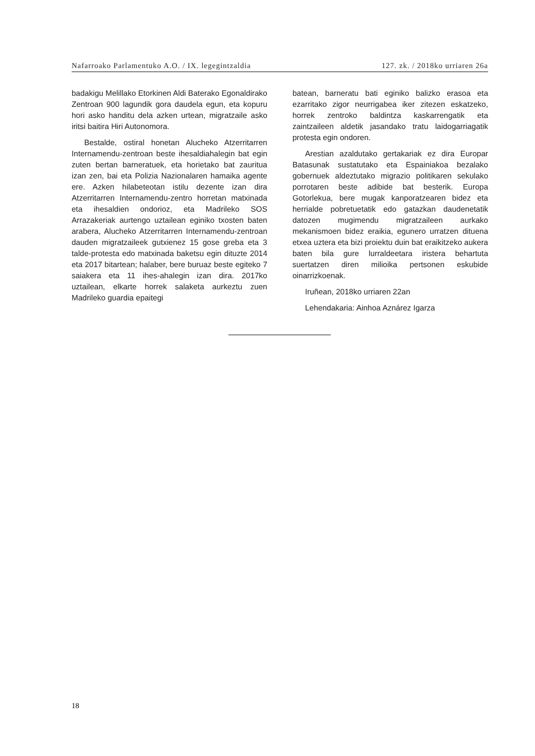Nafarroako Parlamentuko A.O. / IX. legegintzaldia 127. zk. / 2018ko urriaren 26a
badakigu Melillako Etorkinen Aldi Baterako Egonaldirako Zentroan 900 lagundik gora daudela egun, eta kopuru hori asko handitu dela azken urtean, migratzaile asko iritsi baitira Hiri Autonomora.
Bestalde, ostiral honetan Alucheko Atzerritarren Internamendu-zentroan beste ihesaldiahalegin bat egin zuten bertan barneratuek, eta horietako bat zauritua izan zen, bai eta Polizia Nazionalaren hamaika agente ere. Azken hilabeteotan istilu dezente izan dira Atzerritarren Internamendu-zentro horretan matxinada eta ihesaldien ondorioz, eta Madrileko SOS Arrazakeriak aurtengo uztailean eginiko txosten baten arabera, Alucheko Atzerritarren Internamendu-zentroan dauden migratzaileek gutxienez 15 gose greba eta 3 talde-protesta edo matxinada baketsu egin dituzte 2014 eta 2017 bitartean; halaber, bere buruaz beste egiteko 7 saiakera eta 11 ihes-ahalegin izan dira. 2017ko uztailean, elkarte horrek salaketa aurkeztu zuen Madrileko guardia epaitegi
batean, barneratu bati eginiko balizko erasoa eta ezarritako zigor neurrigabea iker zitezen eskatzeko, horrek zentroko baldintza kaskarrengatik eta zaintzaileen aldetik jasandako tratu laidogarriagatik protesta egin ondoren.
Arestian azaldutako gertakariak ez dira Europar Batasunak sustatutako eta Espainiakoa bezalako gobernuek aldeztutako migrazio politikaren sekulako porrotaren beste adibide bat besterik. Europa Gotorlekua, bere mugak kanporatzearen bidez eta herrialde pobretuetatik edo gatazkan daudenetatik datozen mugimendu migratzaileen aurkako mekanismoen bidez eraikia, egunero urratzen dituena etxea uztera eta bizi proiektu duin bat eraikitzeko aukera baten bila gure lurraldeetara iristera behartuta suertatzen diren milioika pertsonen eskubide oinarrizkoenak.
Iruñean, 2018ko urriaren 22an
Lehendakaria: Ainhoa Aznárez Igarza
18